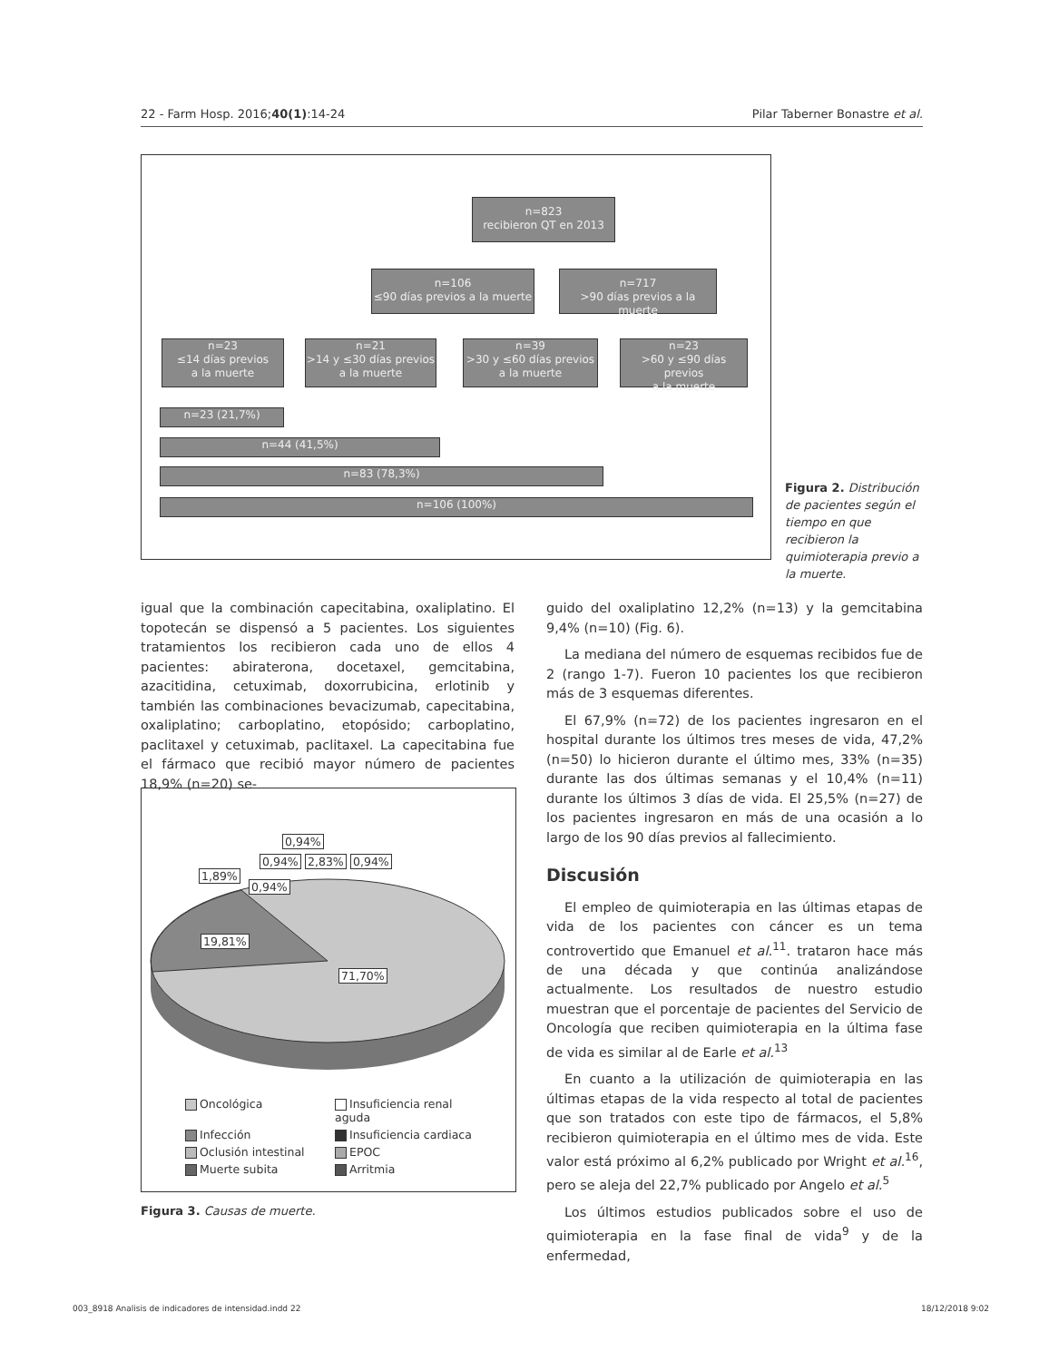22 - Farm Hosp. 2016;40(1):14-24 Pilar Taberner Bonastre et al.
n=823
recibieron QT en 2013
n=106
≤90 días previos a la muerte
n=717
>90 días previos a la muerte
n=23
≤14 días previos
a la muerte
n=21
>14 y ≤30 días previos
a la muerte
n=39
>30 y ≤60 días previos
a la muerte
n=23
>60 y ≤90 días previos
a la muerte
n=23 (21,7%)
n=44 (41,5%)
n=83 (78,3%)
n=106 (100%)
Figura 2. Distribución de pacientes según el tiempo en que recibieron la quimioterapia previo a la muerte.
igual que la combinación capecitabina, oxaliplatino. El topotecán se dispensó a 5 pacientes. Los siguientes tratamientos los recibieron cada uno de ellos 4 pacientes: abiraterona, docetaxel, gemcitabina, azacitidina, cetuximab, doxorrubicina, erlotinib y también las combinaciones bevacizumab, capecitabina, oxaliplatino; carboplatino, etopósido; carboplatino, paclitaxel y cetuximab, paclitaxel. La capecitabina fue el fármaco que recibió mayor número de pacientes 18,9% (n=20) se-
0,94%
0,94% 2,83% 0,94%
1,89%
0,94%
19,81%
71,70%
Oncológica Insuficiencia renal aguda Infección Insuficiencia cardiaca Oclusión intestinal EPOC Muerte subita Arritmia
Figura 3. Causas de muerte.
guido del oxaliplatino 12,2% (n=13) y la gemcitabina 9,4% (n=10) (Fig. 6).
La mediana del número de esquemas recibidos fue de 2 (rango 1-7). Fueron 10 pacientes los que recibieron más de 3 esquemas diferentes.
El 67,9% (n=72) de los pacientes ingresaron en el hospital durante los últimos tres meses de vida, 47,2% (n=50) lo hicieron durante el último mes, 33% (n=35) durante las dos últimas semanas y el 10,4% (n=11) durante los últimos 3 días de vida. El 25,5% (n=27) de los pacientes ingresaron en más de una ocasión a lo largo de los 90 días previos al fallecimiento.
Discusión
El empleo de quimioterapia en las últimas etapas de vida de los pacientes con cáncer es un tema controvertido que Emanuel et al.<sup>11</sup>. trataron hace más de una década y que continúa analizándose actualmente. Los resultados de nuestro estudio muestran que el porcentaje de pacientes del Servicio de Oncología que reciben quimioterapia en la última fase de vida es similar al de Earle et al.<sup>13</sup>
En cuanto a la utilización de quimioterapia en las últimas etapas de la vida respecto al total de pacientes que son tratados con este tipo de fármacos, el 5,8% recibieron quimioterapia en el último mes de vida. Este valor está próximo al 6,2% publicado por Wright et al.<sup>16</sup>, pero se aleja del 22,7% publicado por Angelo et al.<sup>5</sup>
Los últimos estudios publicados sobre el uso de quimioterapia en la fase final de vida<sup>9</sup> y de la enfermedad,
003_8918 Analisis de indicadores de intensidad.indd 22 18/12/2018 9:02